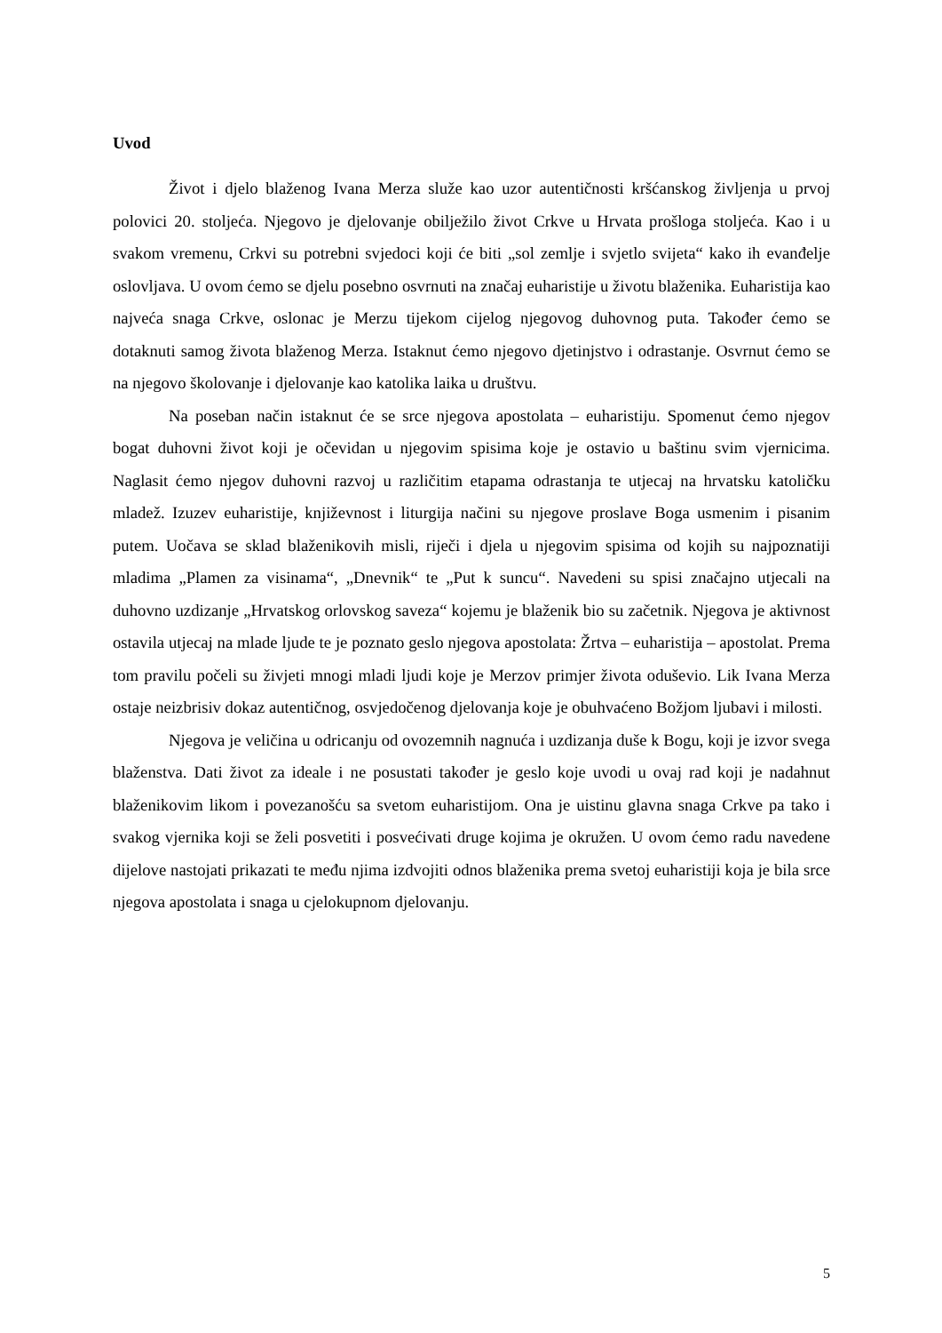Uvod
Život i djelo blaženog Ivana Merza služe kao uzor autentičnosti kršćanskog življenja u prvoj polovici 20. stoljeća. Njegovo je djelovanje obilježilo život Crkve u Hrvata prošloga stoljeća. Kao i u svakom vremenu, Crkvi su potrebni svjedoci koji će biti „sol zemlje i svjetlo svijeta“ kako ih evanđelje oslovljava. U ovom ćemo se djelu posebno osvrnuti na značaj euharistije u životu blaženika. Euharistija kao najveća snaga Crkve, oslonac je Merzu tijekom cijelog njegovog duhovnog puta. Također ćemo se dotaknuti samog života blaženog Merza. Istaknut ćemo njegovo djetinjstvo i odrastanje. Osvrnut ćemo se na njegovo školovanje i djelovanje kao katolika laika u društvu.
Na poseban način istaknut će se srce njegova apostolata – euharistiju. Spomenut ćemo njegov bogat duhovni život koji je očevidan u njegovim spisima koje je ostavio u baštinu svim vjernicima. Naglasit ćemo njegov duhovni razvoj u različitim etapama odrastanja te utjecaj na hrvatsku katoličku mladež. Izuzev euharistije, književnost i liturgija načini su njegove proslave Boga usmenim i pisanim putem. Uočava se sklad blaženikovih misli, riječi i djela u njegovim spisima od kojih su najpoznatiji mladima „Plamen za visinama“, „Dnevnik“ te „Put k suncu“. Navedeni su spisi značajno utjecali na duhovno uzdizanje „Hrvatskog orlovskog saveza“ kojemu je blaženik bio su začetnik. Njegova je aktivnost ostavila utjecaj na mlade ljude te je poznato geslo njegova apostolata: Žrtva – euharistija – apostolat. Prema tom pravilu počeli su živjeti mnogi mladi ljudi koje je Merzov primjer života oduševio. Lik Ivana Merza ostaje neizbrisiv dokaz autentičnog, osvjedočenog djelovanja koje je obuhvaćeno Božjom ljubavi i milosti.
Njegova je veličina u odricanju od ovozemnih nagnuća i uzdizanja duše k Bogu, koji je izvor svega blaženstva. Dati život za ideale i ne posustati također je geslo koje uvodi u ovaj rad koji je nadahnut blaženikovim likom i povezanošću sa svetom euharistijom. Ona je uistinu glavna snaga Crkve pa tako i svakog vjernika koji se želi posvetiti i posvećivati druge kojima je okružen. U ovom ćemo radu navedene dijelove nastojati prikazati te među njima izdvojiti odnos blaženika prema svetoj euharistiji koja je bila srce njegova apostolata i snaga u cjelokupnom djelovanju.
5